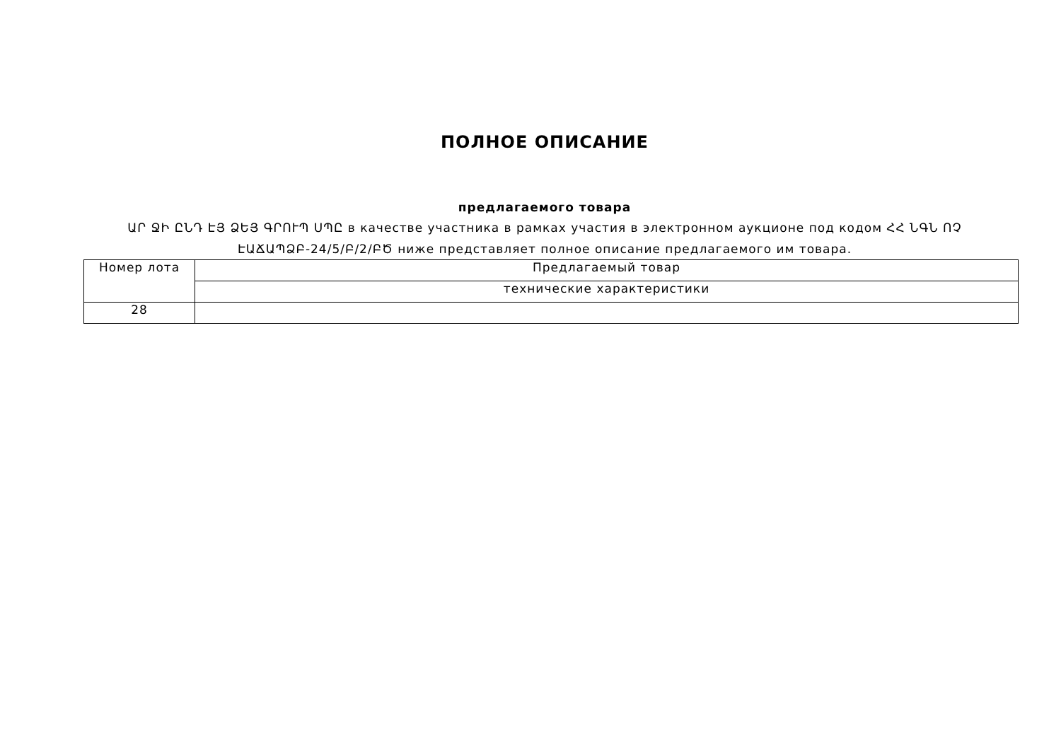ПОЛНОЕ ОПИСАНИЕ
предлагаемого товара
ԱՐ ՋԻ ԸՆԴ ԷՅ ՁԵՅ ԳՐՈՒՊ ՍՊԸ в качестве участника в рамках участия в электронном аукционе под кодом ՀՀ ՆԳՆ ՈՉ ԷԱՃԱՊՁԲ-24/5/Բ/2/ԲԾ ниже представляет полное описание предлагаемого им товара.
| Номер лота | Предлагаемый товар |
| | технические характеристики |
| 28 | |